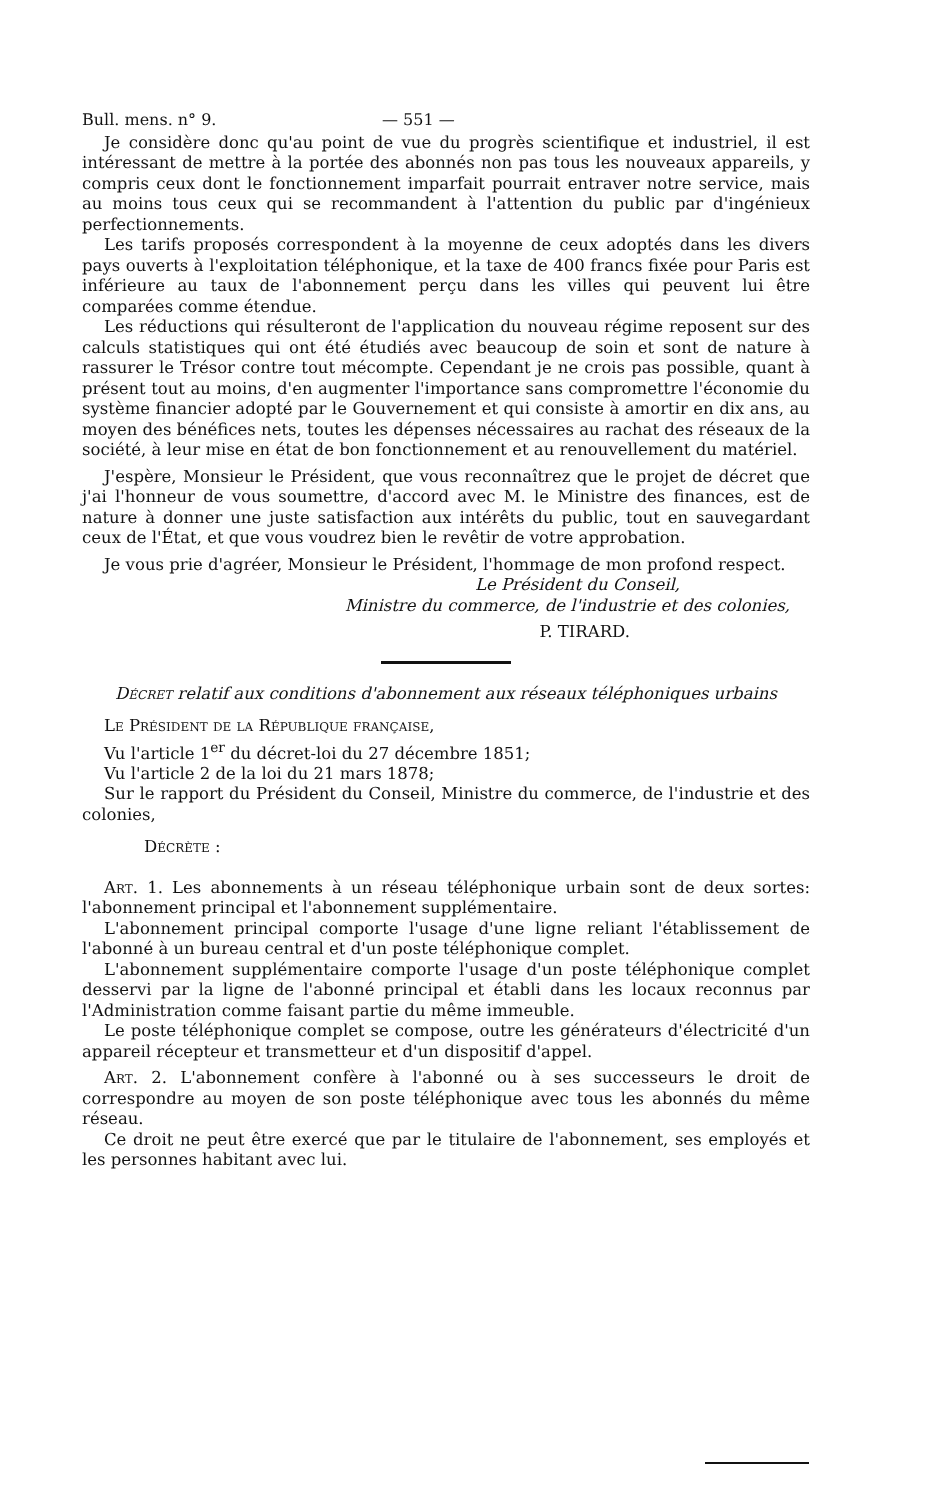Bull. mens. n° 9. — 551 —
Je considère donc qu'au point de vue du progrès scientifique et industriel, il est intéressant de mettre à la portée des abonnés non pas tous les nouveaux appareils, y compris ceux dont le fonctionnement imparfait pourrait entraver notre service, mais au moins tous ceux qui se recommandent à l'attention du public par d'ingénieux perfectionnements.
Les tarifs proposés correspondent à la moyenne de ceux adoptés dans les divers pays ouverts à l'exploitation téléphonique, et la taxe de 400 francs fixée pour Paris est inférieure au taux de l'abonnement perçu dans les villes qui peuvent lui être comparées comme étendue.
Les réductions qui résulteront de l'application du nouveau régime reposent sur des calculs statistiques qui ont été étudiés avec beaucoup de soin et sont de nature à rassurer le Trésor contre tout mécompte. Cependant je ne crois pas possible, quant à présent tout au moins, d'en augmenter l'importance sans compromettre l'économie du système financier adopté par le Gouvernement et qui consiste à amortir en dix ans, au moyen des bénéfices nets, toutes les dépenses nécessaires au rachat des réseaux de la société, à leur mise en état de bon fonctionnement et au renouvellement du matériel.
J'espère, Monsieur le Président, que vous reconnaîtrez que le projet de décret que j'ai l'honneur de vous soumettre, d'accord avec M. le Ministre des finances, est de nature à donner une juste satisfaction aux intérêts du public, tout en sauvegardant ceux de l'État, et que vous voudrez bien le revêtir de votre approbation.
Je vous prie d'agréer, Monsieur le Président, l'hommage de mon profond respect.
Le Président du Conseil,
Ministre du commerce, de l'industrie et des colonies,
P. TIRARD.
Décret relatif aux conditions d'abonnement aux réseaux téléphoniques urbains
Le Président de la République française,
Vu l'article 1<sup>er</sup> du décret-loi du 27 décembre 1851;
Vu l'article 2 de la loi du 21 mars 1878;
Sur le rapport du Président du Conseil, Ministre du commerce, de l'industrie et des colonies,
Décrète :
Art. 1. Les abonnements à un réseau téléphonique urbain sont de deux sortes: l'abonnement principal et l'abonnement supplémentaire.
L'abonnement principal comporte l'usage d'une ligne reliant l'établissement de l'abonné à un bureau central et d'un poste téléphonique complet.
L'abonnement supplémentaire comporte l'usage d'un poste téléphonique complet desservi par la ligne de l'abonné principal et établi dans les locaux reconnus par l'Administration comme faisant partie du même immeuble.
Le poste téléphonique complet se compose, outre les générateurs d'électricité d'un appareil récepteur et transmetteur et d'un dispositif d'appel.
Art. 2. L'abonnement confère à l'abonné ou à ses successeurs le droit de correspondre au moyen de son poste téléphonique avec tous les abonnés du même réseau.
Ce droit ne peut être exercé que par le titulaire de l'abonnement, ses employés et les personnes habitant avec lui.